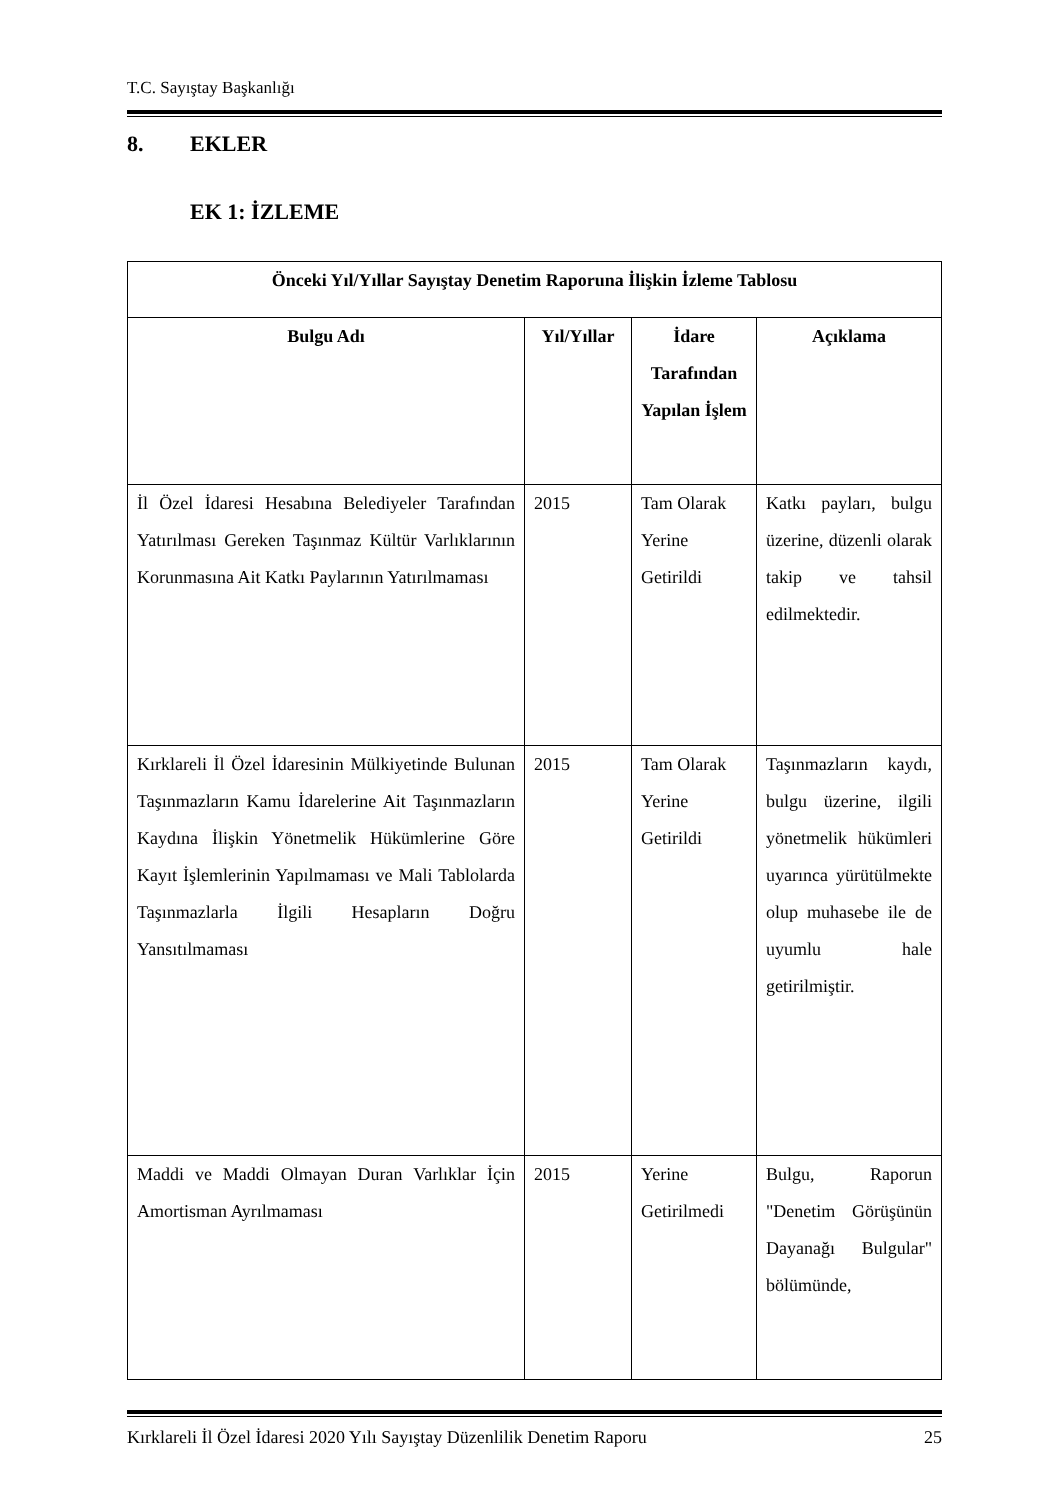T.C. Sayıştay Başkanlığı
8. EKLER
EK 1: İZLEME
| Önceki Yıl/Yıllar Sayıştay Denetim Raporuna İlişkin İzleme Tablosu | | | |
| --- | --- | --- | --- |
| Bulgu Adı | Yıl/Yıllar | İdare Tarafından Yapılan İşlem | Açıklama |
| İl Özel İdaresi Hesabına Belediyeler Tarafından Yatırılması Gereken Taşınmaz Kültür Varlıklarının Korunmasına Ait Katkı Paylarının Yatırılmaması | 2015 | Tam Olarak Yerine Getirildi | Katkı payları, bulgu üzerine, düzenli olarak takip ve tahsil edilmektedir. |
| Kırklareli İl Özel İdaresinin Mülkiyetinde Bulunan Taşınmazların Kamu İdarelerine Ait Taşınmazların Kaydına İlişkin Yönetmelik Hükümlerine Göre Kayıt İşlemlerinin Yapılmaması ve Mali Tablolarda Taşınmazlarla İlgili Hesapların Doğru Yansıtılmaması | 2015 | Tam Olarak Yerine Getirildi | Taşınmazların kaydı, bulgu üzerine, ilgili yönetmelik hükümleri uyarınca yürütülmekte olup muhasebe ile de uyumlu hale getirilmiştir. |
| Maddi ve Maddi Olmayan Duran Varlıklar İçin Amortisman Ayrılmaması | 2015 | Yerine Getirilmedi | Bulgu, Raporun "Denetim Görüşünün Dayanağı Bulgular" bölümünde, |
Kırklareli İl Özel İdaresi 2020 Yılı Sayıştay Düzenlilik Denetim Raporu 25